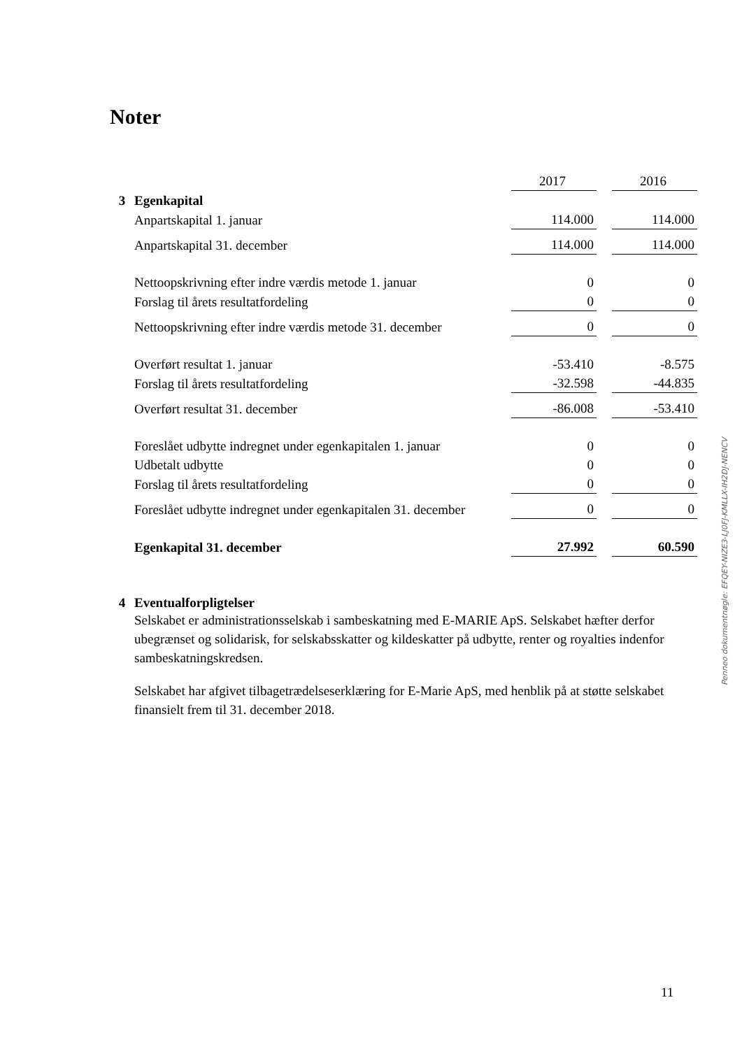Noter
| | | 2017 | | 2016 |
| 3 | Egenkapital | | | |
| | Anpartskapital 1. januar | 114.000 | | 114.000 |
| | Anpartskapital 31. december | 114.000 | | 114.000 |
| | Nettoopskrivning efter indre værdis metode 1. januar | 0 | | 0 |
| | Forslag til årets resultatfordeling | 0 | | 0 |
| | Nettoopskrivning efter indre værdis metode 31. december | 0 | | 0 |
| | Overført resultat 1. januar | -53.410 | | -8.575 |
| | Forslag til årets resultatfordeling | -32.598 | | -44.835 |
| | Overført resultat 31. december | -86.008 | | -53.410 |
| | Foreslået udbytte indregnet under egenkapitalen 1. januar | 0 | | 0 |
| | Udbetalt udbytte | 0 | | 0 |
| | Forslag til årets resultatfordeling | 0 | | 0 |
| | Foreslået udbytte indregnet under egenkapitalen 31. december | 0 | | 0 |
| | Egenkapital 31. december | 27.992 | | 60.590 |
4 Eventualforpligtelser
Selskabet er administrationsselskab i sambeskatning med E-MARIE ApS. Selskabet hæfter derfor ubegrænset og solidarisk, for selskabsskatter og kildeskatter på udbytte, renter og royalties indenfor sambeskatningskredsen.
Selskabet har afgivet tilbagetrædelseserklæring for E-Marie ApS, med henblik på at støtte selskabet finansielt frem til 31. december 2018.
Penneo dokumentnøgle: EFQEY-NIZE3-LJ0FJ-KMLLX-IH2DJ-NENCV
11